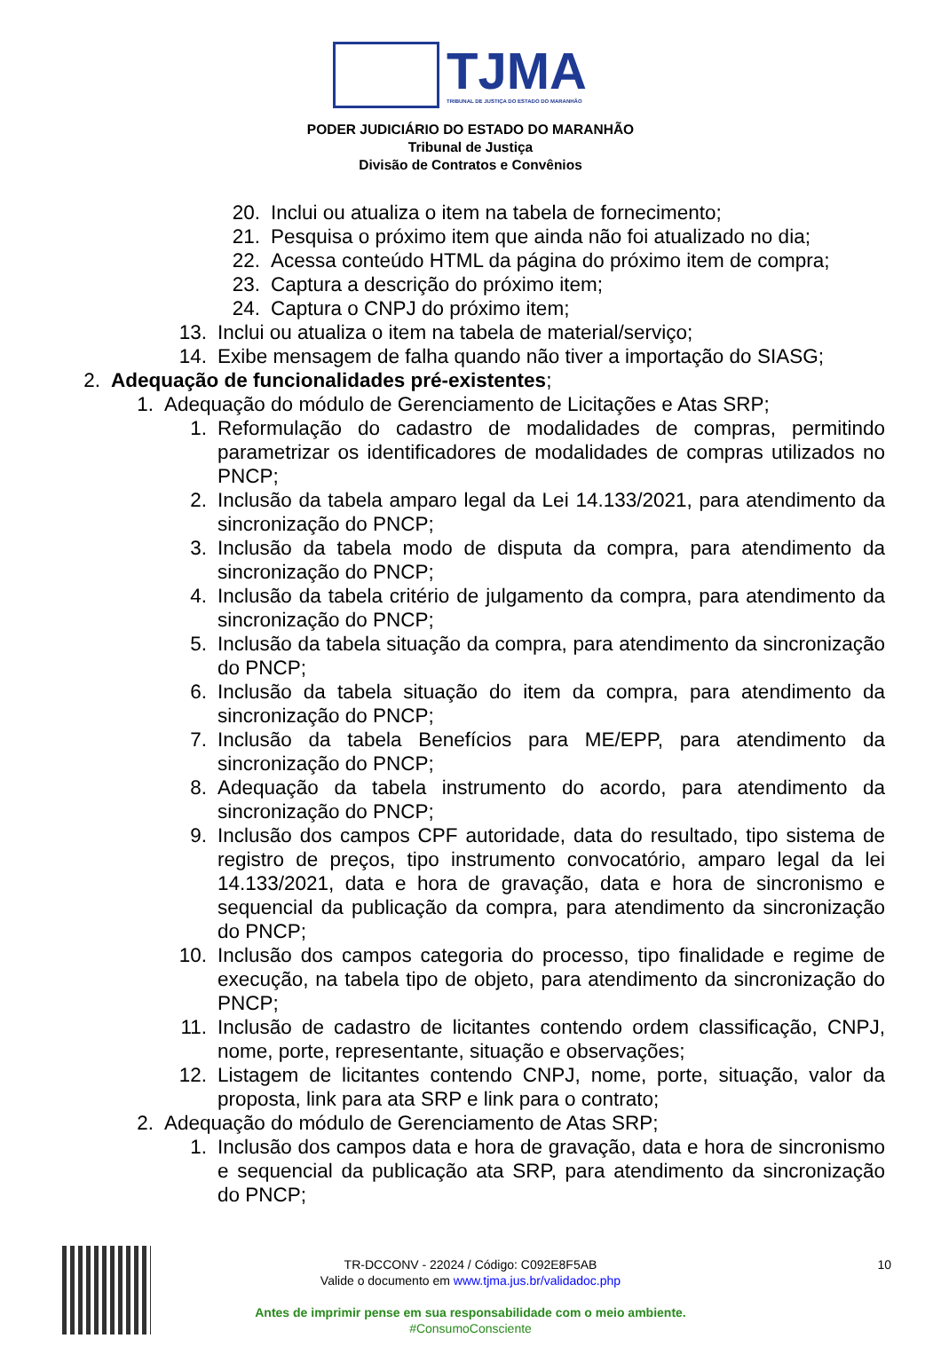TJMA
TRIBUNAL DE JUSTIÇA DO ESTADO DO MARANHÃO
PODER JUDICIÁRIO DO ESTADO DO MARANHÃO
Tribunal de Justiça
Divisão de Contratos e Convênios
20. Inclui ou atualiza o item na tabela de fornecimento;
21. Pesquisa o próximo item que ainda não foi atualizado no dia;
22. Acessa conteúdo HTML da página do próximo item de compra;
23. Captura a descrição do próximo item;
24. Captura o CNPJ do próximo item;
13. Inclui ou atualiza o item na tabela de material/serviço;
14. Exibe mensagem de falha quando não tiver a importação do SIASG;
2. Adequação de funcionalidades pré-existentes;
1. Adequação do módulo de Gerenciamento de Licitações e Atas SRP;
1. Reformulação do cadastro de modalidades de compras, permitindo parametrizar os identificadores de modalidades de compras utilizados no PNCP;
2. Inclusão da tabela amparo legal da Lei 14.133/2021, para atendimento da sincronização do PNCP;
3. Inclusão da tabela modo de disputa da compra, para atendimento da sincronização do PNCP;
4. Inclusão da tabela critério de julgamento da compra, para atendimento da sincronização do PNCP;
5. Inclusão da tabela situação da compra, para atendimento da sincronização do PNCP;
6. Inclusão da tabela situação do item da compra, para atendimento da sincronização do PNCP;
7. Inclusão da tabela Benefícios para ME/EPP, para atendimento da sincronização do PNCP;
8. Adequação da tabela instrumento do acordo, para atendimento da sincronização do PNCP;
9. Inclusão dos campos CPF autoridade, data do resultado, tipo sistema de registro de preços, tipo instrumento convocatório, amparo legal da lei 14.133/2021, data e hora de gravação, data e hora de sincronismo e sequencial da publicação da compra, para atendimento da sincronização do PNCP;
10. Inclusão dos campos categoria do processo, tipo finalidade e regime de execução, na tabela tipo de objeto, para atendimento da sincronização do PNCP;
11. Inclusão de cadastro de licitantes contendo ordem classificação, CNPJ, nome, porte, representante, situação e observações;
12. Listagem de licitantes contendo CNPJ, nome, porte, situação, valor da proposta, link para ata SRP e link para o contrato;
2. Adequação do módulo de Gerenciamento de Atas SRP;
1. Inclusão dos campos data e hora de gravação, data e hora de sincronismo e sequencial da publicação ata SRP, para atendimento da sincronização do PNCP;
TR-DCCONV - 22024 / Código: C092E8F5AB 10
Valide o documento em www.tjma.jus.br/validadoc.php
Antes de imprimir pense em sua responsabilidade com o meio ambiente.
#ConsumoConsciente